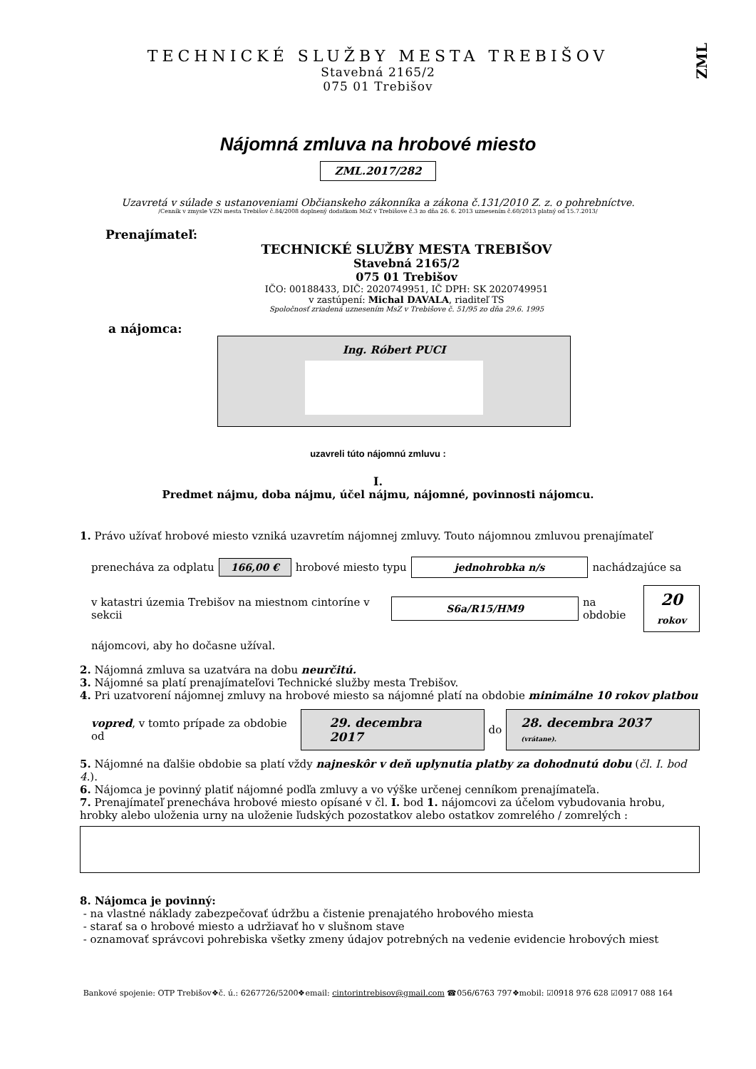ZML
TECHNICKÉ SLUŽBY MESTA TREBIŠOV
Stavebná 2165/2
075 01 Trebišov
Nájomná zmluva na hrobové miesto
ZML.2017/282
Uzavretá v súlade s ustanoveniami Občianskeho zákonníka a zákona č.131/2010 Z. z. o pohrebníctve.
/Cenník v zmysle VZN mesta Trebišov č.84/2008 doplnený dodatkom MsZ v Trebišove č.3 zo dňa 26. 6. 2013 uznesením č.60/2013 platný od 15.7.2013/
Prenajímateľ:
TECHNICKÉ SLUŽBY MESTA TREBIŠOV
Stavebná 2165/2
075 01 Trebišov
IČO: 00188433, DIČ: 2020749951, IČ DPH: SK 2020749951
v zastúpení: Michal DAVALA, riaditeľ TS
Spoločnosť zriadená uznesením MsZ v Trebišove č. 51/95 zo dňa 29.6. 1995
a nájomca:
Ing. Róbert PUCI
uzavreli túto nájomnú zmluvu :
I.
Predmet nájmu, doba nájmu, účel nájmu, nájomné, povinnosti nájomcu.
1. Právo užívať hrobové miesto vzniká uzavretím nájomnej zmluvy. Touto nájomnou zmluvou prenajímateľ
prenecháva za odplatu 166,00 € hrobové miesto typu jednohrobka n/s nachádzajúce sa
v katastri územia Trebišov na miestnom cintoríne v sekcii S6a/R15/HM9 na obdobie 20
rokov
nájomcovi, aby ho dočasne užíval.
2. Nájomná zmluva sa uzatvára na dobu neurčitú.
3. Nájomné sa platí prenajímateľovi Technické služby mesta Trebišov.
4. Pri uzatvorení nájomnej zmluvy na hrobové miesto sa nájomné platí na obdobie minimálne 10 rokov platbou
vopred, v tomto prípade za obdobie od 29. decembra 2017 do 28. decembra 2037 (vrátane).
5. Nájomné na ďalšie obdobie sa platí vždy najneskôr v deň uplynutia platby za dohodnutú dobu (čl. I. bod 4.).
6. Nájomca je povinný platiť nájomné podľa zmluvy a vo výške určenej cenníkom prenajímateľa.
7. Prenajímateľ prenecháva hrobové miesto opísané v čl. I. bod 1. nájomcovi za účelom vybudovania hrobu, hrobky alebo uloženia urny na uloženie ľudských pozostatkov alebo ostatkov zomrelého / zomrelých :
8. Nájomca je povinný:
- na vlastné náklady zabezpečovať údržbu a čistenie prenajatého hrobového miesta
- starať sa o hrobové miesto a udržiavať ho v slušnom stave
- oznamovať správcovi pohrebiska všetky zmeny údajov potrebných na vedenie evidencie hrobových miest
Bankové spojenie: OTP Trebišov❖č. ú.: 6267726/5200❖email: cintorintrebisov@gmail.com ☎056/6763 797❖mobil: ☑0918 976 628 ☑0917 088 164